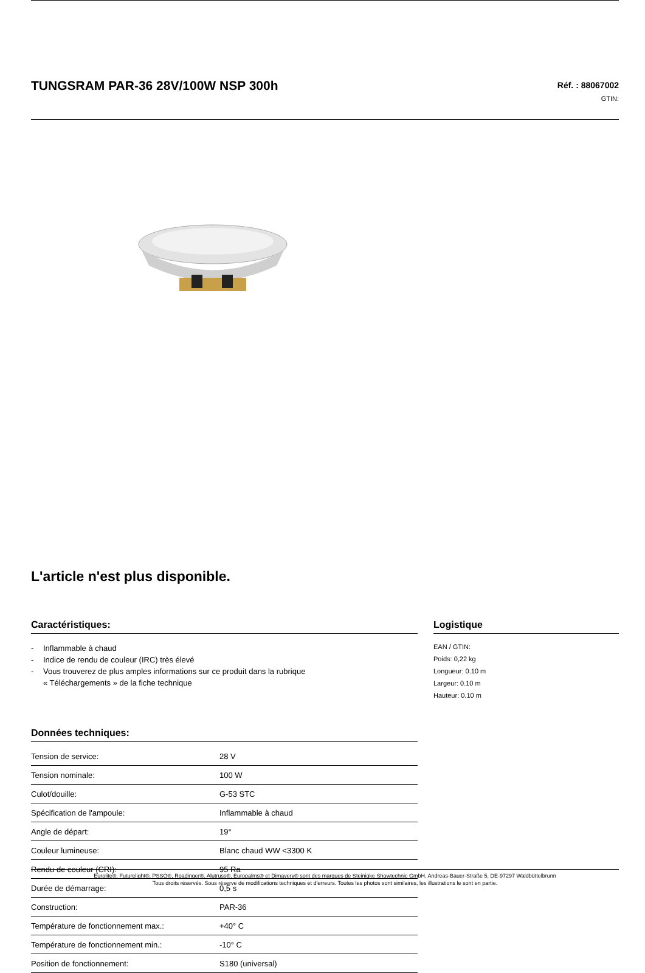TUNGSRAM PAR-36 28V/100W NSP 300h
Réf. : 88067002
GTIN:
L'article n'est plus disponible.
Caractéristiques:
- Inflammable à chaud
- Indice de rendu de couleur (IRC) très élevé
- Vous trouverez de plus amples informations sur ce produit dans la rubrique
« Téléchargements » de la fiche technique
Données techniques:
| Tension de service: | 28 V |
| Tension nominale: | 100 W |
| Culot/douille: | G-53 STC |
| Spécification de l'ampoule: | Inflammable à chaud |
| Angle de départ: | 19° |
| Couleur lumineuse: | Blanc chaud WW <3300 K |
| Rendu de couleur (CRI): | 95 Ra |
| Durée de démarrage: | 0,5 s |
| Construction: | PAR-36 |
| Température de fonctionnement max.: | +40° C |
| Température de fonctionnement min.: | -10° C |
| Position de fonctionnement: | S180 (universal) |
Logistique
EAN / GTIN:
Poids: 0,22 kg
Longueur: 0.10 m
Largeur: 0.10 m
Hauteur: 0.10 m
Eurolite®, Futurelight®, PSSO®, Roadinger®, Alutruss®, Europalms® et Dimavery® sont des marques de Steinigke Showtechnic GmbH, Andreas-Bauer-Straße 5, DE-97297 Waldbüttelbrunn
Tous droits réservés. Sous réserve de modifications techniques et d'erreurs. Toutes les photos sont similaires, les illustrations le sont en partie.